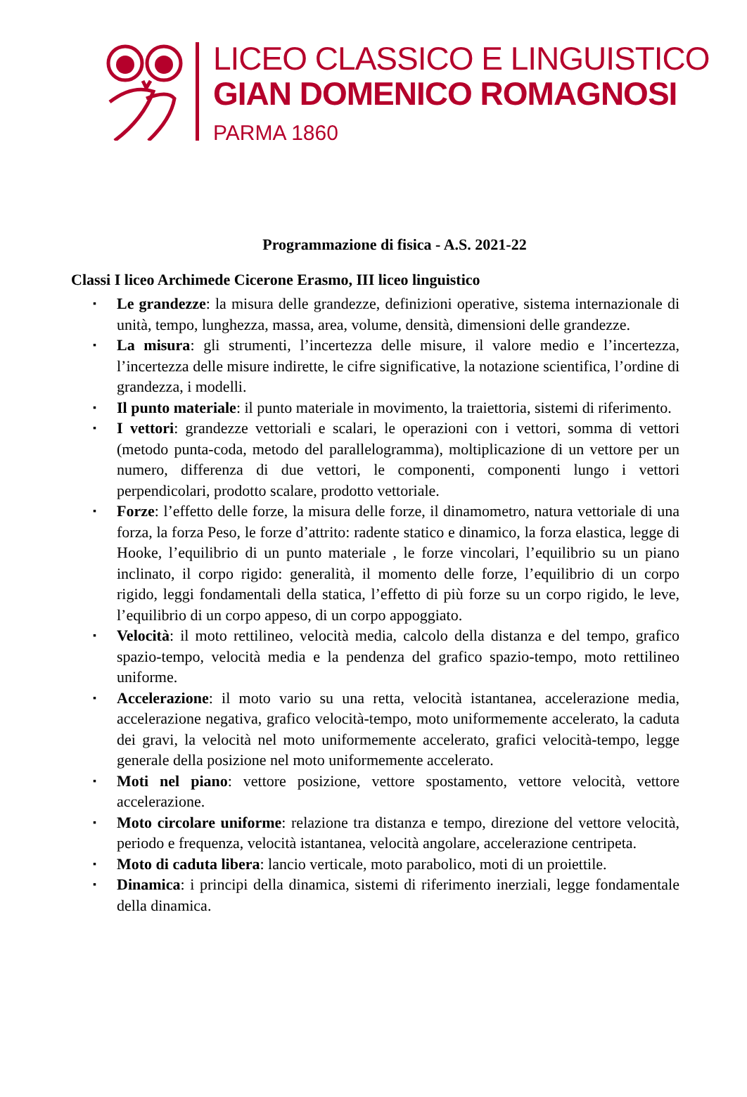LICEO CLASSICO E LINGUISTICO
GIAN DOMENICO ROMAGNOSI
PARMA 1860
Programmazione di fisica - A.S. 2021-22
Classi I liceo Archimede Cicerone Erasmo, III liceo linguistico
▪ Le grandezze: la misura delle grandezze, definizioni operative, sistema internazionale di unità, tempo, lunghezza, massa, area, volume, densità, dimensioni delle grandezze.
▪ La misura: gli strumenti, l’incertezza delle misure, il valore medio e l’incertezza, l’incertezza delle misure indirette, le cifre significative, la notazione scientifica, l’ordine di grandezza, i modelli.
▪ Il punto materiale: il punto materiale in movimento, la traiettoria, sistemi di riferimento.
▪ I vettori: grandezze vettoriali e scalari, le operazioni con i vettori, somma di vettori (metodo punta-coda, metodo del parallelogramma), moltiplicazione di un vettore per un numero, differenza di due vettori, le componenti, componenti lungo i vettori perpendicolari, prodotto scalare, prodotto vettoriale.
▪ Forze: l’effetto delle forze, la misura delle forze, il dinamometro, natura vettoriale di una forza, la forza Peso, le forze d’attrito: radente statico e dinamico, la forza elastica, legge di Hooke, l’equilibrio di un punto materiale , le forze vincolari, l’equilibrio su un piano inclinato, il corpo rigido: generalità, il momento delle forze, l’equilibrio di un corpo rigido, leggi fondamentali della statica, l’effetto di più forze su un corpo rigido, le leve, l’equilibrio di un corpo appeso, di un corpo appoggiato.
▪ Velocità: il moto rettilineo, velocità media, calcolo della distanza e del tempo, grafico spazio-tempo, velocità media e la pendenza del grafico spazio-tempo, moto rettilineo uniforme.
▪ Accelerazione: il moto vario su una retta, velocità istantanea, accelerazione media, accelerazione negativa, grafico velocità-tempo, moto uniformemente accelerato, la caduta dei gravi, la velocità nel moto uniformemente accelerato, grafici velocità-tempo, legge generale della posizione nel moto uniformemente accelerato.
▪ Moti nel piano: vettore posizione, vettore spostamento, vettore velocità, vettore accelerazione.
▪ Moto circolare uniforme: relazione tra distanza e tempo, direzione del vettore velocità, periodo e frequenza, velocità istantanea, velocità angolare, accelerazione centripeta.
▪ Moto di caduta libera: lancio verticale, moto parabolico, moti di un proiettile.
▪ Dinamica: i principi della dinamica, sistemi di riferimento inerziali, legge fondamentale della dinamica.